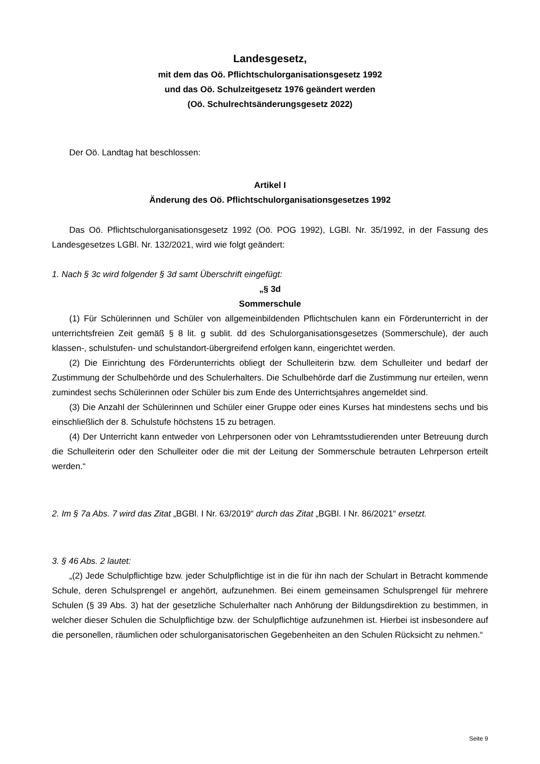Landesgesetz,
mit dem das Oö. Pflichtschulorganisationsgesetz 1992
und das Oö. Schulzeitgesetz 1976 geändert werden
(Oö. Schulrechtsänderungsgesetz 2022)
Der Oö. Landtag hat beschlossen:
Artikel I
Änderung des Oö. Pflichtschulorganisationsgesetzes 1992
Das Oö. Pflichtschulorganisationsgesetz 1992 (Oö. POG 1992), LGBl. Nr. 35/1992, in der Fassung des Landesgesetzes LGBl. Nr. 132/2021, wird wie folgt geändert:
1. Nach § 3c wird folgender § 3d samt Überschrift eingefügt:
„§ 3d
Sommerschule
(1) Für Schülerinnen und Schüler von allgemeinbildenden Pflichtschulen kann ein Förderunterricht in der unterrichtsfreien Zeit gemäß § 8 lit. g sublit. dd des Schulorganisationsgesetzes (Sommerschule), der auch klassen-, schulstufen- und schulstandort-übergreifend erfolgen kann, eingerichtet werden.
(2) Die Einrichtung des Förderunterrichts obliegt der Schulleiterin bzw. dem Schulleiter und bedarf der Zustimmung der Schulbehörde und des Schulerhalters. Die Schulbehörde darf die Zustimmung nur erteilen, wenn zumindest sechs Schülerinnen oder Schüler bis zum Ende des Unterrichtsjahres angemeldet sind.
(3) Die Anzahl der Schülerinnen und Schüler einer Gruppe oder eines Kurses hat mindestens sechs und bis einschließlich der 8. Schulstufe höchstens 15 zu betragen.
(4) Der Unterricht kann entweder von Lehrpersonen oder von Lehramtsstudierenden unter Betreuung durch die Schulleiterin oder den Schulleiter oder die mit der Leitung der Sommerschule betrauten Lehrperson erteilt werden.“
2. Im § 7a Abs. 7 wird das Zitat „BGBl. I Nr. 63/2019“ durch das Zitat „BGBl. I Nr. 86/2021“ ersetzt.
3. § 46 Abs. 2 lautet:
„(2) Jede Schulpflichtige bzw. jeder Schulpflichtige ist in die für ihn nach der Schulart in Betracht kommende Schule, deren Schulsprengel er angehört, aufzunehmen. Bei einem gemeinsamen Schulsprengel für mehrere Schulen (§ 39 Abs. 3) hat der gesetzliche Schulerhalter nach Anhörung der Bildungsdirektion zu bestimmen, in welcher dieser Schulen die Schulpflichtige bzw. der Schulpflichtige aufzunehmen ist. Hierbei ist insbesondere auf die personellen, räumlichen oder schulorganisatorischen Gegebenheiten an den Schulen Rücksicht zu nehmen.“
Seite 9